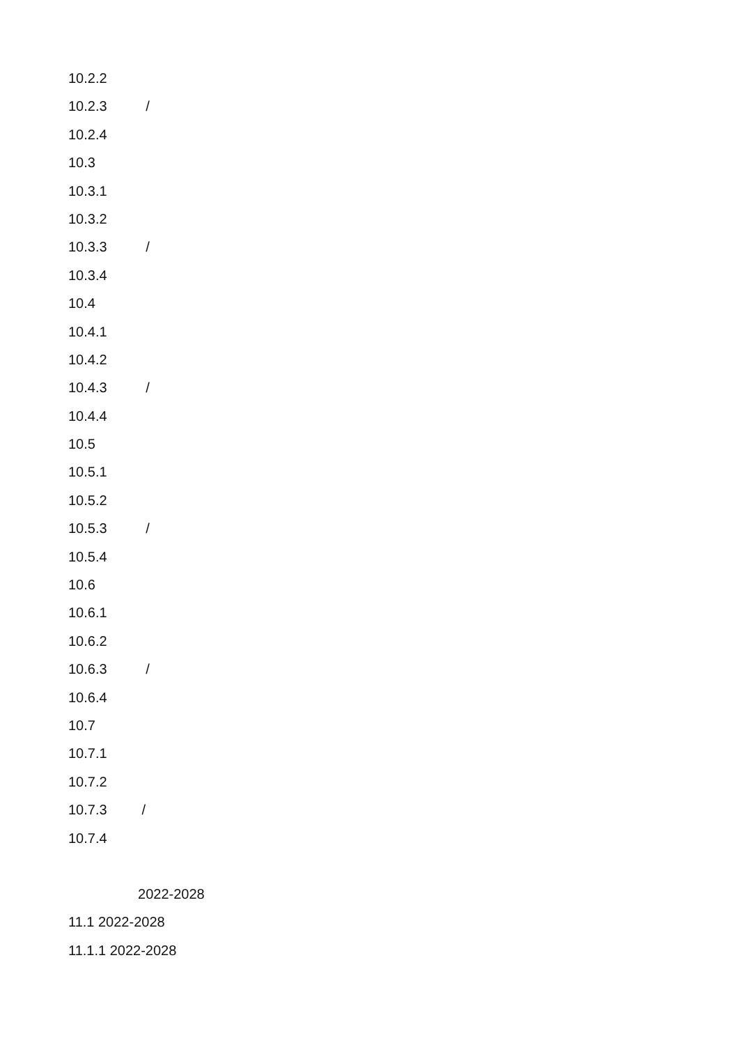10.2.2
10.2.3 /
10.2.4
10.3
10.3.1
10.3.2
10.3.3 /
10.3.4
10.4
10.4.1
10.4.2
10.4.3 /
10.4.4
10.5
10.5.1
10.5.2
10.5.3 /
10.5.4
10.6
10.6.1
10.6.2
10.6.3 /
10.6.4
10.7
10.7.1
10.7.2
10.7.3 /
10.7.4
2022-2028
11.1 2022-2028
11.1.1 2022-2028